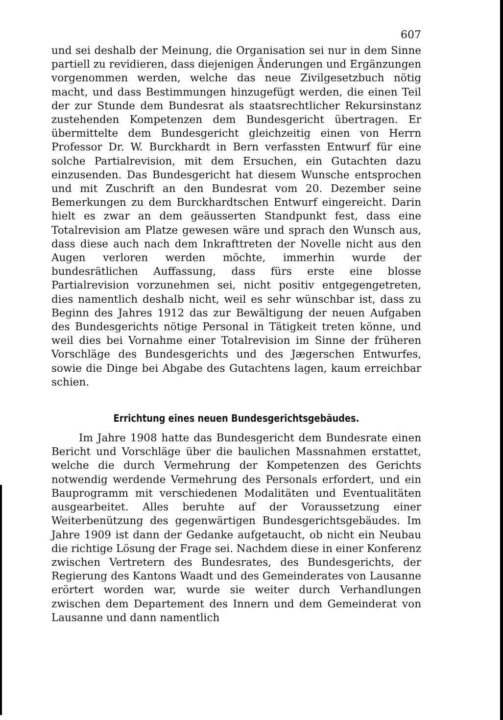607
und sei deshalb der Meinung, die Organisation sei nur in dem Sinne partiell zu revidieren, dass diejenigen Änderungen und Ergänzungen vorgenommen werden, welche das neue Zivilgesetzbuch nötig macht, und dass Bestimmungen hinzugefügt werden, die einen Teil der zur Stunde dem Bundesrat als staatsrechtlicher Rekursinstanz zustehenden Kompetenzen dem Bundesgericht übertragen. Er übermittelte dem Bundesgericht gleichzeitig einen von Herrn Professor Dr. W. Burckhardt in Bern verfassten Entwurf für eine solche Partialrevision, mit dem Ersuchen, ein Gutachten dazu einzusenden. Das Bundesgericht hat diesem Wunsche entsprochen und mit Zuschrift an den Bundesrat vom 20. Dezember seine Bemerkungen zu dem Burckhardtschen Entwurf eingereicht. Darin hielt es zwar an dem geäusserten Standpunkt fest, dass eine Totalrevision am Platze gewesen wäre und sprach den Wunsch aus, dass diese auch nach dem Inkrafttreten der Novelle nicht aus den Augen verloren werden möchte, immerhin wurde der bundesrätlichen Auffassung, dass fürs erste eine blosse Partialrevision vorzunehmen sei, nicht positiv entgegengetreten, dies namentlich deshalb nicht, weil es sehr wünschbar ist, dass zu Beginn des Jahres 1912 das zur Bewältigung der neuen Aufgaben des Bundesgerichts nötige Personal in Tätigkeit treten könne, und weil dies bei Vornahme einer Totalrevision im Sinne der früheren Vorschläge des Bundesgerichts und des Jægerschen Entwurfes, sowie die Dinge bei Abgabe des Gutachtens lagen, kaum erreichbar schien.
Errichtung eines neuen Bundesgerichtsgebäudes.
Im Jahre 1908 hatte das Bundesgericht dem Bundesrate einen Bericht und Vorschläge über die baulichen Massnahmen erstattet, welche die durch Vermehrung der Kompetenzen des Gerichts notwendig werdende Vermehrung des Personals erfordert, und ein Bauprogramm mit verschiedenen Modalitäten und Eventualitäten ausgearbeitet. Alles beruhte auf der Voraussetzung einer Weiterbenützung des gegenwärtigen Bundesgerichtsgebäudes. Im Jahre 1909 ist dann der Gedanke aufgetaucht, ob nicht ein Neubau die richtige Lösung der Frage sei. Nachdem diese in einer Konferenz zwischen Vertretern des Bundesrates, des Bundesgerichts, der Regierung des Kantons Waadt und des Gemeinderates von Lausanne erörtert worden war, wurde sie weiter durch Verhandlungen zwischen dem Departement des Innern und dem Gemeinderat von Lausanne und dann namentlich